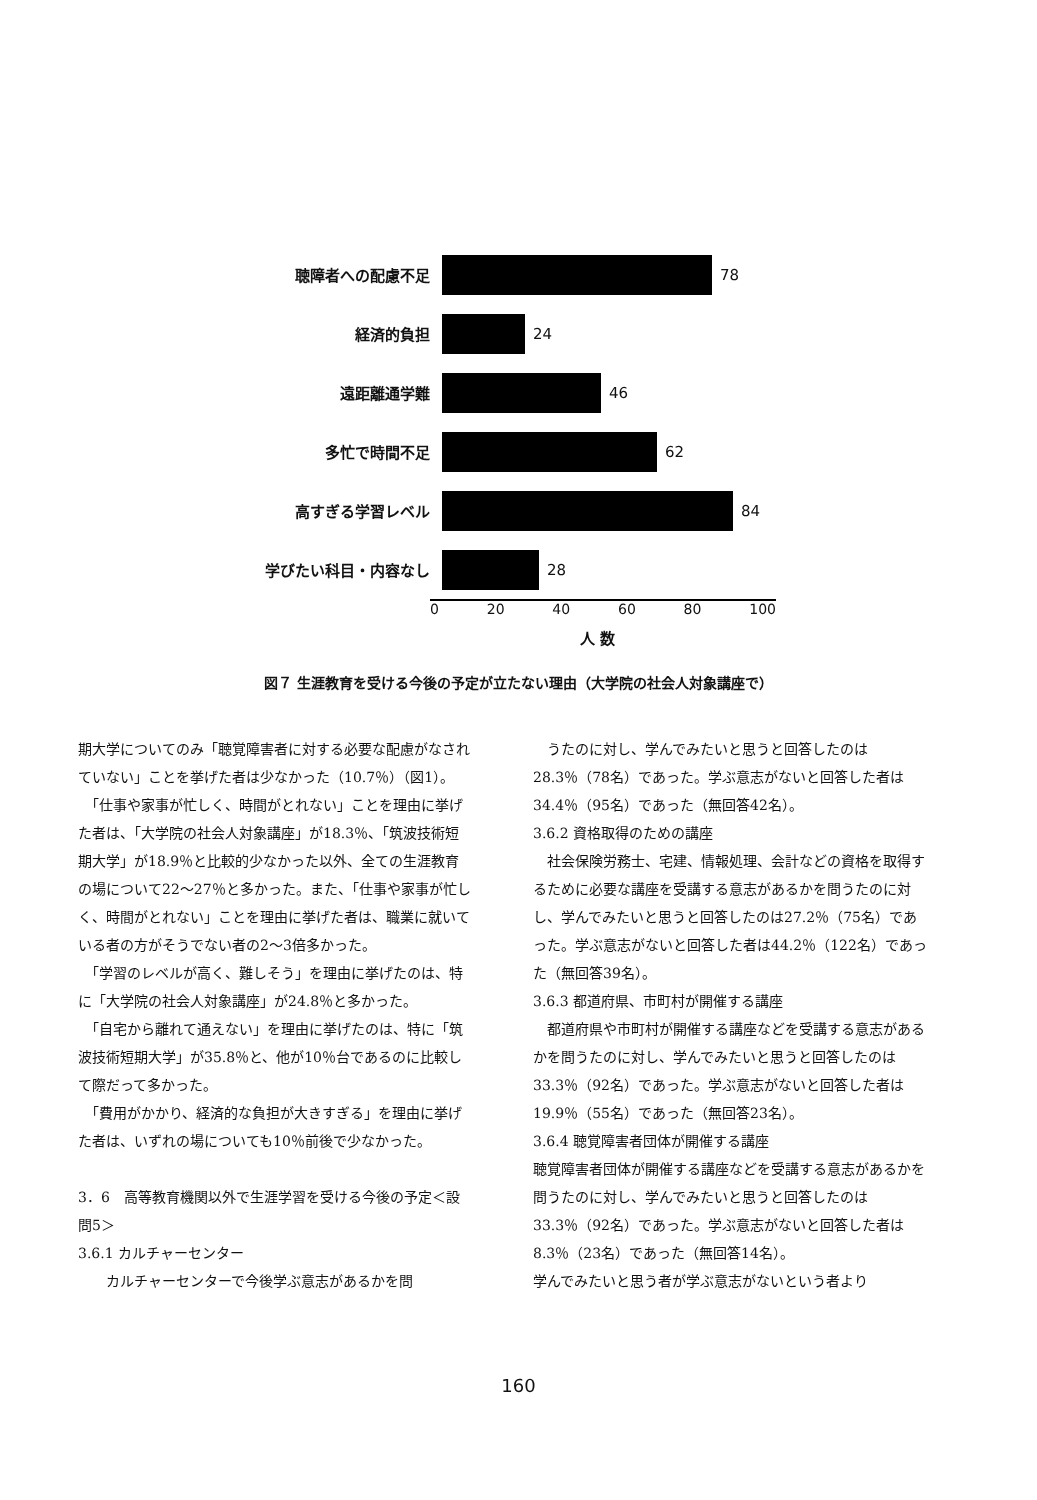聴障者への配慮不足 78
経済的負担 24
遠距離通学難 46
多忙で時間不足 62
高すぎる学習レベル 84
学びたい科目・内容なし 28
0 20 40 60 80 100
人 数
図７ 生涯教育を受ける今後の予定が立たない理由（大学院の社会人対象講座で）
期大学についてのみ「聴覚障害者に対する必要な配慮がなされていない」ことを挙げた者は少なかった（10.7％）（図1）。
　「仕事や家事が忙しく、時間がとれない」ことを理由に挙げた者は、「大学院の社会人対象講座」が18.3％、「筑波技術短期大学」が18.9％と比較的少なかった以外、全ての生涯教育の場について22～27％と多かった。また、「仕事や家事が忙しく、時間がとれない」ことを理由に挙げた者は、職業に就いている者の方がそうでない者の2～3倍多かった。
　「学習のレベルが高く、難しそう」を理由に挙げたのは、特に「大学院の社会人対象講座」が24.8％と多かった。
　「自宅から離れて通えない」を理由に挙げたのは、特に「筑波技術短期大学」が35.8％と、他が10％台であるのに比較して際だって多かった。
　「費用がかかり、経済的な負担が大きすぎる」を理由に挙げた者は、いずれの場についても10％前後で少なかった。
3．6　高等教育機関以外で生涯学習を受ける今後の予定＜設問5＞
3.6.1 カルチャーセンター
　　カルチャーセンターで今後学ぶ意志があるかを問
　うたのに対し、学んでみたいと思うと回答したのは28.3％（78名）であった。学ぶ意志がないと回答した者は34.4％（95名）であった（無回答42名）。
3.6.2 資格取得のための講座
　社会保険労務士、宅建、情報処理、会計などの資格を取得するために必要な講座を受講する意志があるかを問うたのに対し、学んでみたいと思うと回答したのは27.2％（75名）であった。学ぶ意志がないと回答した者は44.2％（122名）であった（無回答39名）。
3.6.3 都道府県、市町村が開催する講座
　都道府県や市町村が開催する講座などを受講する意志があるかを問うたのに対し、学んでみたいと思うと回答したのは33.3％（92名）であった。学ぶ意志がないと回答した者は19.9％（55名）であった（無回答23名）。
3.6.4 聴覚障害者団体が開催する講座
聴覚障害者団体が開催する講座などを受講する意志があるかを問うたのに対し、学んでみたいと思うと回答したのは33.3％（92名）であった。学ぶ意志がないと回答した者は8.3％（23名）であった（無回答14名）。
学んでみたいと思う者が学ぶ意志がないという者より
160